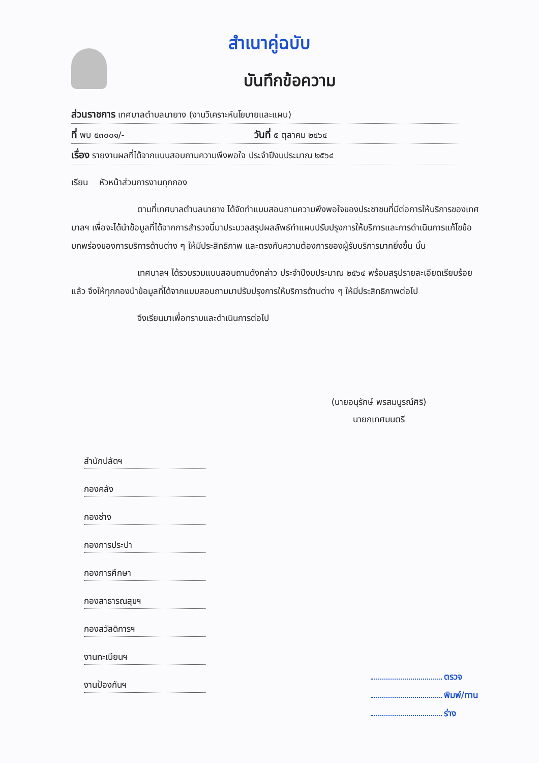สำเนาคู่ฉบับ
บันทึกข้อความ
ส่วนราชการ เทศบาลตำบลนายาง (งานวิเคราะห์นโยบายและแผน)
ที่ พบ ๕๓๐๐๑/- วันที่ ๕ ตุลาคม ๒๕๖๔
เรื่อง รายงานผลที่ได้จากแบบสอบถามความพึงพอใจ ประจำปีงบประมาณ ๒๕๖๔
เรียน หัวหน้าส่วนการงานทุกกอง
ตามที่เทศบาลตำบลนายาง ได้จัดทำแบบสอบถามความพึงพอใจของประชาชนที่มีต่อการให้บริการของเทศบาลฯ เพื่อจะได้นำข้อมูลที่ได้จากการสำรวจนี้มาประมวลสรุปผลลัพธ์ทำแผนปรับปรุงการให้บริการและการดำเนินการแก้ไขข้อบกพร่องของการบริการด้านต่าง ๆ ให้มีประสิทธิภาพ และตรงกับความต้องการของผู้รับบริการมากยิ่งขึ้น นั้น
เทศบาลฯ ได้รวบรวมแบบสอบถามดังกล่าว ประจำปีงบประมาณ ๒๕๖๔ พร้อมสรุปรายละเอียดเรียบร้อยแล้ว จึงให้ทุกกองนำข้อมูลที่ได้จากแบบสอบถามมาปรับปรุงการให้บริการด้านต่าง ๆ ให้มีประสิทธิภาพต่อไป
จึงเรียนมาเพื่อทราบและดำเนินการต่อไป
(นายอนุรักษ์ พรสมบูรณ์ศิริ)
นายกเทศมนตรี
สำนักปลัดฯ
กองคลัง
กองช่าง
กองการประปา
กองการศึกษา
กองสาธารณสุขฯ
กองสวัสดิการฯ
งานทะเบียนฯ
งานป้องกันฯ
ตรวจ
พิมพ์/ทาน
ร่าง